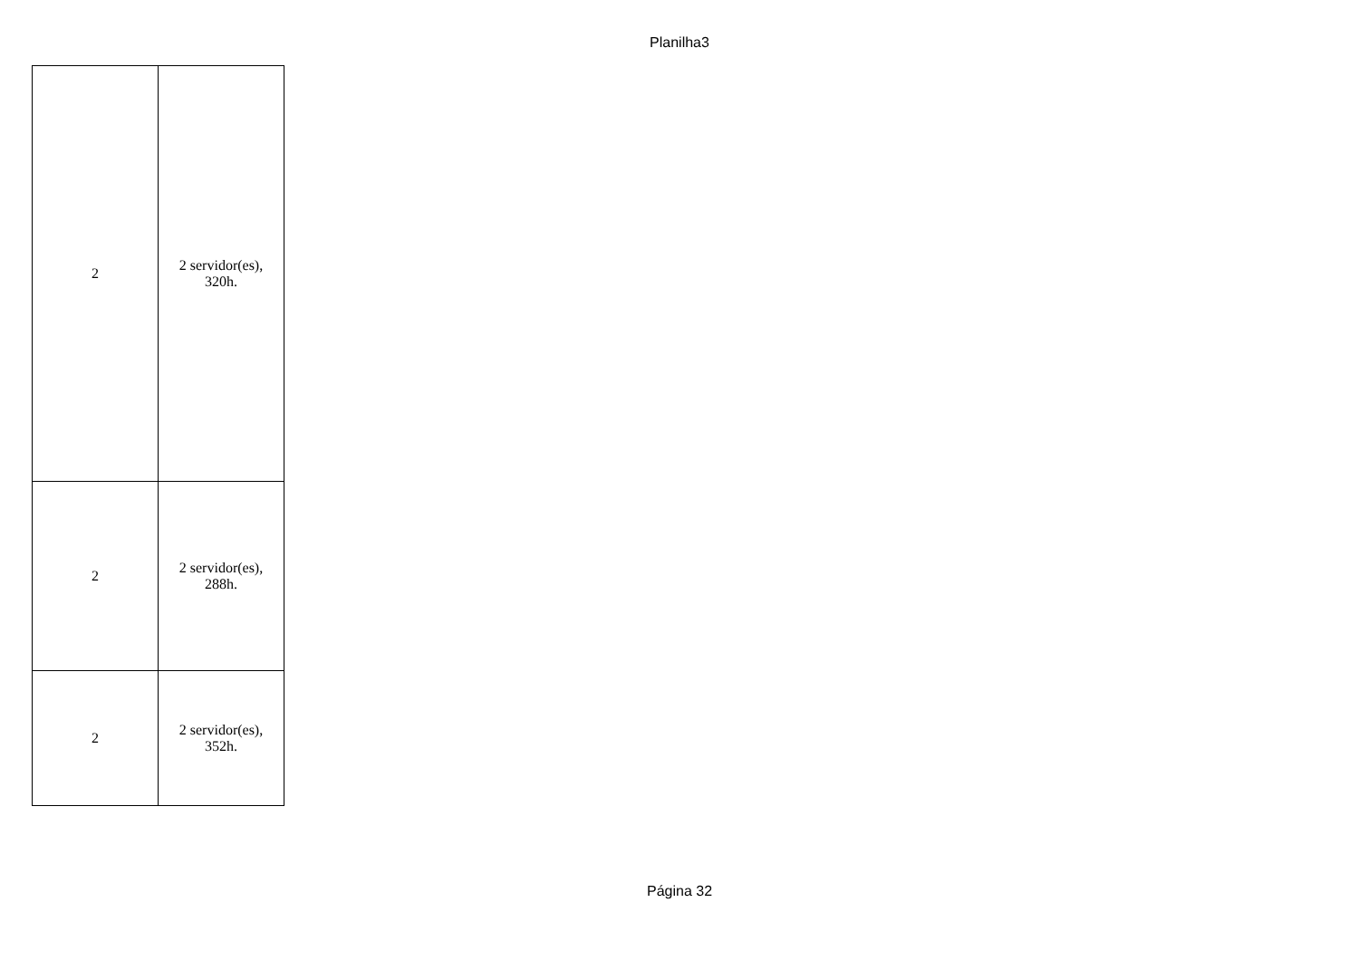Planilha3
| 2 | 2 servidor(es), 320h. |
| 2 | 2 servidor(es), 288h. |
| 2 | 2 servidor(es), 352h. |
Página 32